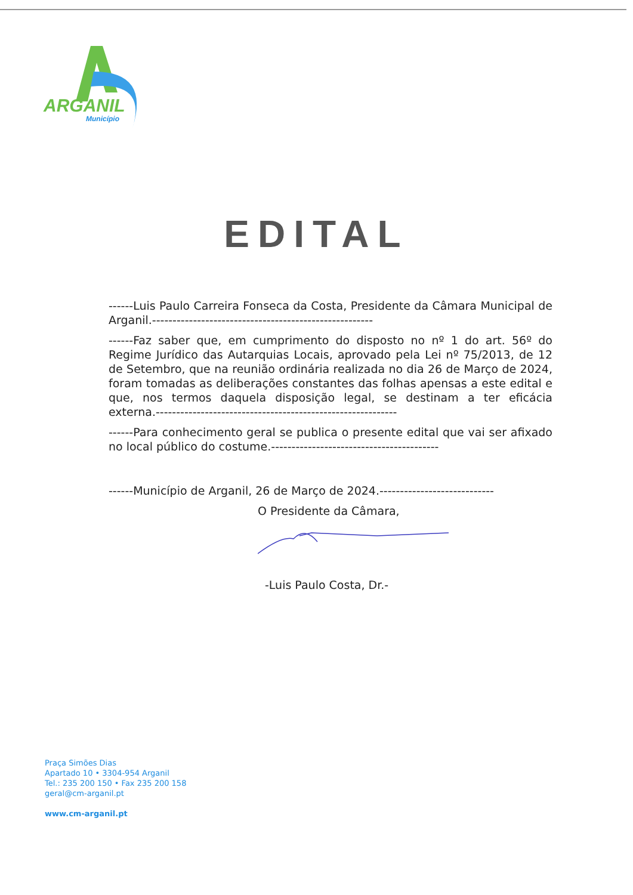ARGANIL
Município
EDITAL
------Luis Paulo Carreira Fonseca da Costa, Presidente da Câmara Municipal de Arganil.------------------------------------------------------
------Faz saber que, em cumprimento do disposto no nº 1 do art. 56º do Regime Jurídico das Autarquias Locais, aprovado pela Lei nº 75/2013, de 12 de Setembro, que na reunião ordinária realizada no dia 26 de Março de 2024, foram tomadas as deliberações constantes das folhas apensas a este edital e que, nos termos daquela disposição legal, se destinam a ter eficácia externa.-----------------------------------------------------------
------Para conhecimento geral se publica o presente edital que vai ser afixado no local público do costume.-----------------------------------------
------Município de Arganil, 26 de Março de 2024.----------------------------
O Presidente da Câmara,
-Luis Paulo Costa, Dr.-
Praça Simões Dias
Apartado 10 • 3304-954 Arganil
Tel.: 235 200 150 • Fax 235 200 158
geral@cm-arganil.pt
www.cm-arganil.pt